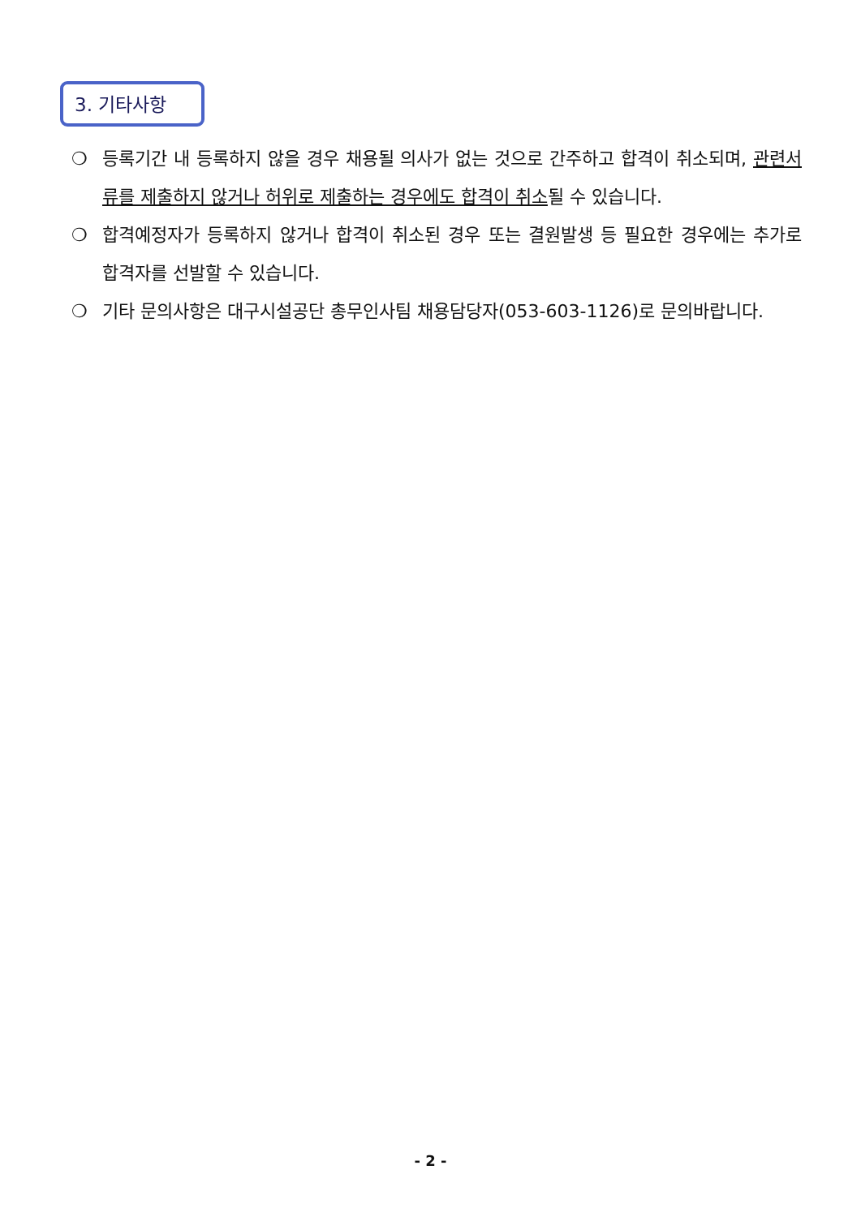3. 기타사항
❍ 등록기간 내 등록하지 않을 경우 채용될 의사가 없는 것으로 간주하고 합격이 취소되며, 관련서류를 제출하지 않거나 허위로 제출하는 경우에도 합격이 취소될 수 있습니다.
❍ 합격예정자가 등록하지 않거나 합격이 취소된 경우 또는 결원발생 등 필요한 경우에는 추가로 합격자를 선발할 수 있습니다.
❍ 기타 문의사항은 대구시설공단 총무인사팀 채용담당자(053-603-1126)로 문의바랍니다.
- 2 -